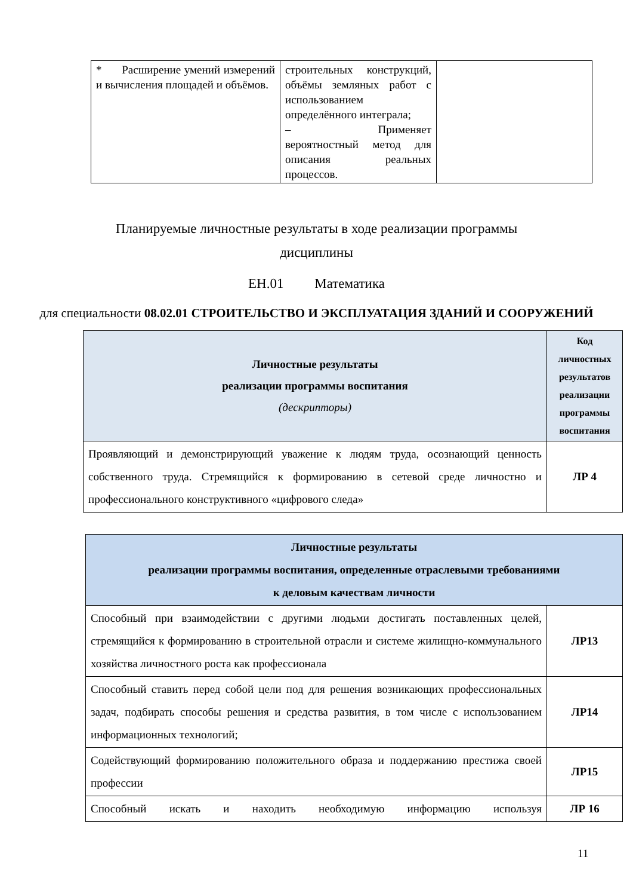| * Расширение умений измерений и вычисления площадей и объёмов. | строительных конструкций, объёмы земляных работ с использованием определённого интеграла; – Применяет вероятностный метод для описания реальных процессов. | |
Планируемые личностные результаты в ходе реализации программы
дисциплины
ЕН.01 Математика
для специальности 08.02.01 СТРОИТЕЛЬСТВО И ЭКСПЛУАТАЦИЯ ЗДАНИЙ И СООРУЖЕНИЙ
| Личностные результаты реализации программы воспитания (дескрипторы) | Код личностных результатов реализации программы воспитания |
| --- | --- |
| Проявляющий и демонстрирующий уважение к людям труда, осознающий ценность собственного труда. Стремящийся к формированию в сетевой среде личностно и профессионального конструктивного «цифрового следа» | ЛР 4 |
| Личностные результаты реализации программы воспитания, определенные отраслевыми требованиями к деловым качествам личности | |
| --- | --- |
| Способный при взаимодействии с другими людьми достигать поставленных целей, стремящийся к формированию в строительной отрасли и системе жилищно-коммунального хозяйства личностного роста как профессионала | ЛР13 |
| Способный ставить перед собой цели под для решения возникающих профессиональных задач, подбирать способы решения и средства развития, в том числе с использованием информационных технологий; | ЛР14 |
| Содействующий формированию положительного образа и поддержанию престижа своей профессии | ЛР15 |
| Способный искать и находить необходимую информацию используя | ЛР 16 |
11